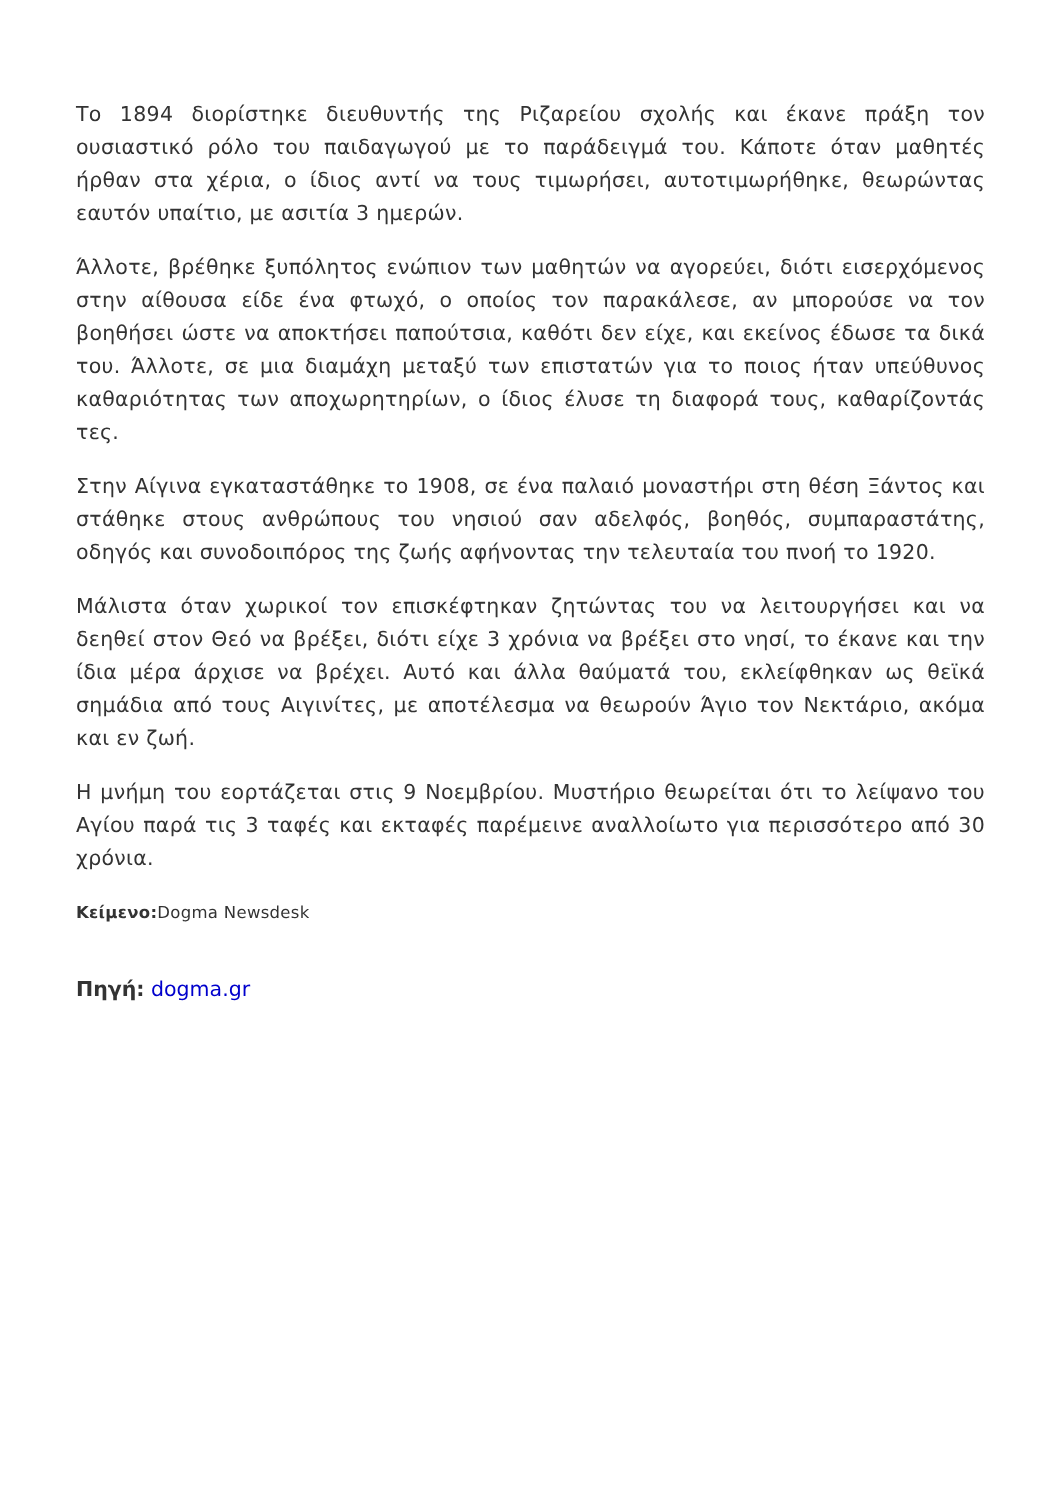Το 1894 διορίστηκε διευθυντής της Ριζαρείου σχολής και έκανε πράξη τον ουσιαστικό ρόλο του παιδαγωγού με το παράδειγμά του. Κάποτε όταν μαθητές ήρθαν στα χέρια, ο ίδιος αντί να τους τιμωρήσει, αυτοτιμωρήθηκε, θεωρώντας εαυτόν υπαίτιο, με ασιτία 3 ημερών.
Άλλοτε, βρέθηκε ξυπόλητος ενώπιον των μαθητών να αγορεύει, διότι εισερχόμενος στην αίθουσα είδε ένα φτωχό, ο οποίος τον παρακάλεσε, αν μπορούσε να τον βοηθήσει ώστε να αποκτήσει παπούτσια, καθότι δεν είχε, και εκείνος έδωσε τα δικά του. Άλλοτε, σε μια διαμάχη μεταξύ των επιστατών για το ποιος ήταν υπεύθυνος καθαριότητας των αποχωρητηρίων, ο ίδιος έλυσε τη διαφορά τους, καθαρίζοντάς τες.
Στην Αίγινα εγκαταστάθηκε το 1908, σε ένα παλαιό μοναστήρι στη θέση Ξάντος και στάθηκε στους ανθρώπους του νησιού σαν αδελφός, βοηθός, συμπαραστάτης, οδηγός και συνοδοιπόρος της ζωής αφήνοντας την τελευταία του πνοή το 1920.
Μάλιστα όταν χωρικοί τον επισκέφτηκαν ζητώντας του να λειτουργήσει και να δεηθεί στον Θεό να βρέξει, διότι είχε 3 χρόνια να βρέξει στο νησί, το έκανε και την ίδια μέρα άρχισε να βρέχει. Αυτό και άλλα θαύματά του, εκλείφθηκαν ως θεϊκά σημάδια από τους Αιγινίτες, με αποτέλεσμα να θεωρούν Άγιο τον Νεκτάριο, ακόμα και εν ζωή.
Η μνήμη του εορτάζεται στις 9 Νοεμβρίου. Μυστήριο θεωρείται ότι το λείψανο του Αγίου παρά τις 3 ταφές και εκταφές παρέμεινε αναλλοίωτο για περισσότερο από 30 χρόνια.
Κείμενο: Dogma Newsdesk
Πηγή: dogma.gr